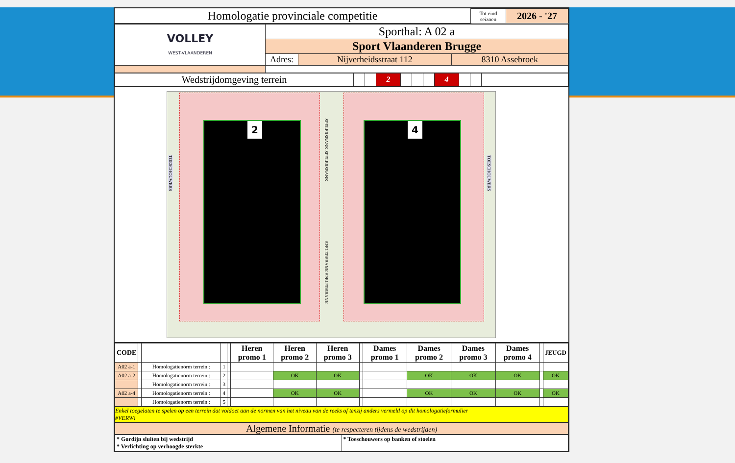| Homologatie provinciale competitie | Tot eind seizoen | 2026 - '27 |
| VOLLEY WEST-VLAANDEREN | Sporthal: A 02 a | | |
| | Sport Vlaanderen Brugge | | |
| | Adres: | Nijverheidsstraat 112 | 8310 Assebroek |
| Wedstrijdomgeving terrein | | | 2 | | | | 4 | | | |
2 4
SPELERSBANK SPELERSBANK
SPELERSBANK SPELERSBANK
TOESCHOUWERS
TOESCHOUWERS
| CODE | | | | | Heren promo 1 | Heren promo 2 | Heren promo 3 | | Dames promo 1 | Dames promo 2 | Dames promo 3 | Dames promo 4 | | JEUGD |
| A02 a-1 | | Homologatienorm terrein : | 1 | | | | | | | | | | | |
| A02 a-2 | | Homologatienorm terrein : | 2 | | | OK | OK | | | OK | OK | OK | | OK |
| | | Homologatienorm terrein : | 3 | | | | | | | | | | | |
| A02 a-4 | | Homologatienorm terrein : | 4 | | | OK | OK | | | OK | OK | OK | | OK |
| | | Homologatienorm terrein : | 5 | | | | | | | | | | | |
Enkel toegelaten te spelen op een terrein dat voldoet aan de normen van het niveau van de reeks of tenzij anders vermeld op dit homologatieformulier
#VERW!
Algemene Informatie (te respecteren tijdens de wedstrijden)
| * Gordijn sluiten bij wedstrijd * Verlichting op verhoogde sterkte | * Toeschouwers op banken of stoelen |